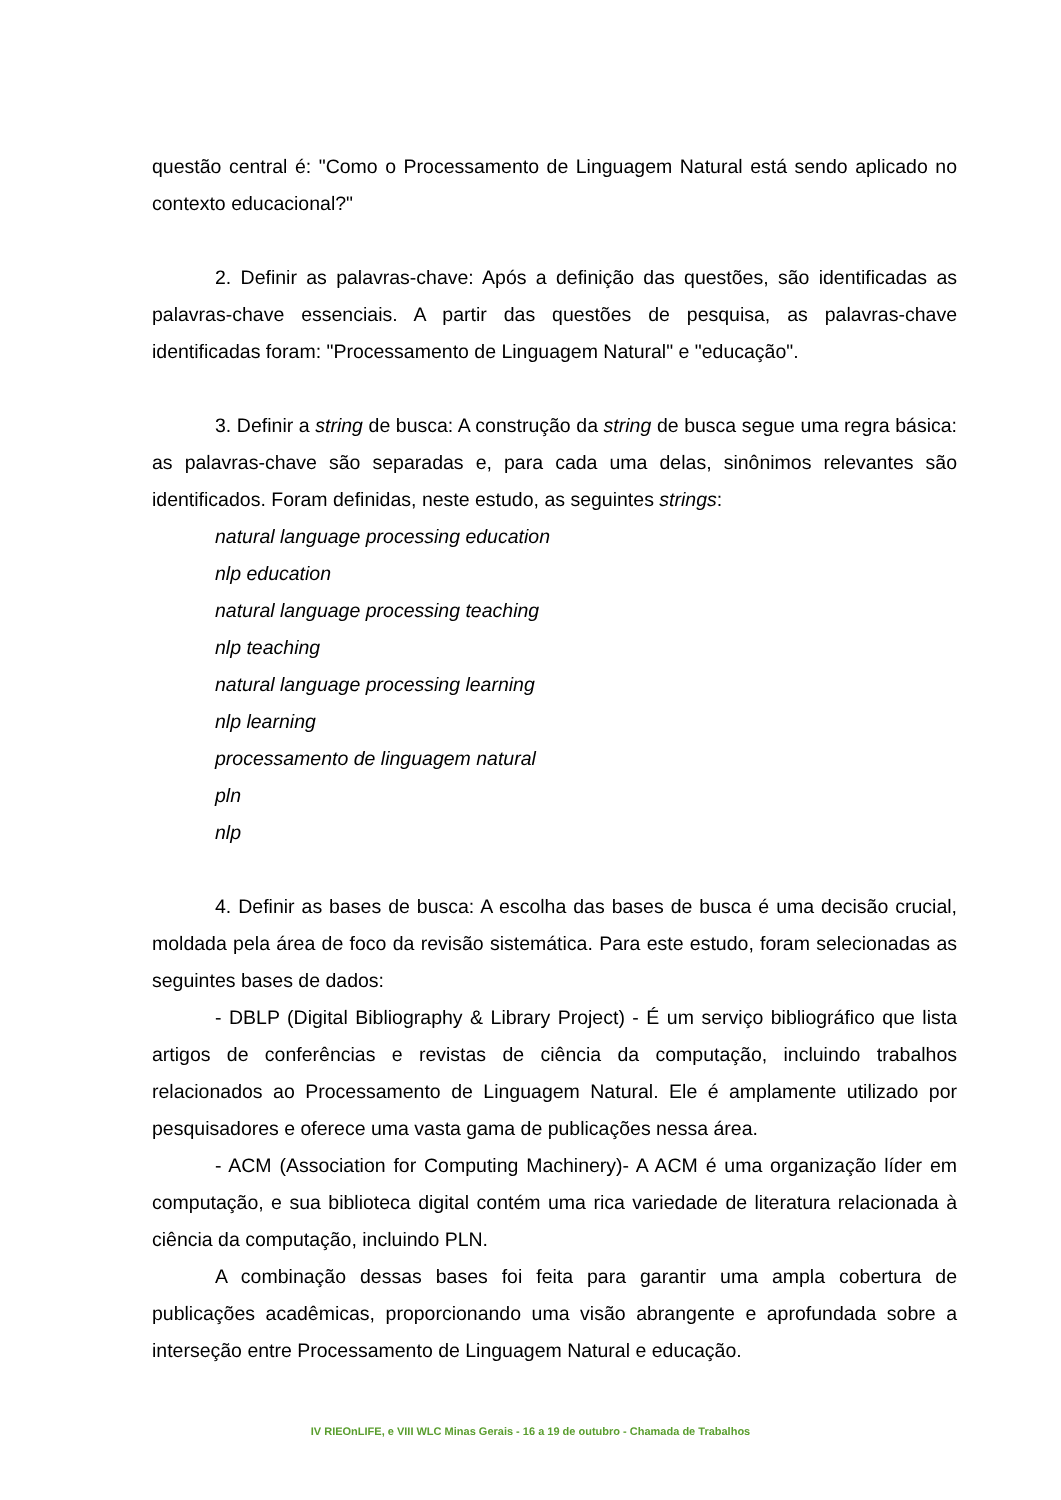questão central é: "Como o Processamento de Linguagem Natural está sendo aplicado no contexto educacional?"
2. Definir as palavras-chave: Após a definição das questões, são identificadas as palavras-chave essenciais. A partir das questões de pesquisa, as palavras-chave identificadas foram: "Processamento de Linguagem Natural" e "educação".
3. Definir a string de busca: A construção da string de busca segue uma regra básica: as palavras-chave são separadas e, para cada uma delas, sinônimos relevantes são identificados. Foram definidas, neste estudo, as seguintes strings:
natural language processing education
nlp education
natural language processing teaching
nlp teaching
natural language processing learning
nlp learning
processamento de linguagem natural
pln
nlp
4. Definir as bases de busca: A escolha das bases de busca é uma decisão crucial, moldada pela área de foco da revisão sistemática. Para este estudo, foram selecionadas as seguintes bases de dados:
- DBLP (Digital Bibliography & Library Project) - É um serviço bibliográfico que lista artigos de conferências e revistas de ciência da computação, incluindo trabalhos relacionados ao Processamento de Linguagem Natural. Ele é amplamente utilizado por pesquisadores e oferece uma vasta gama de publicações nessa área.
- ACM (Association for Computing Machinery)- A ACM é uma organização líder em computação, e sua biblioteca digital contém uma rica variedade de literatura relacionada à ciência da computação, incluindo PLN.
A combinação dessas bases foi feita para garantir uma ampla cobertura de publicações acadêmicas, proporcionando uma visão abrangente e aprofundada sobre a interseção entre Processamento de Linguagem Natural e educação.
IV RIEOnLIFE, e VIII WLC Minas Gerais - 16 a 19 de outubro - Chamada de Trabalhos